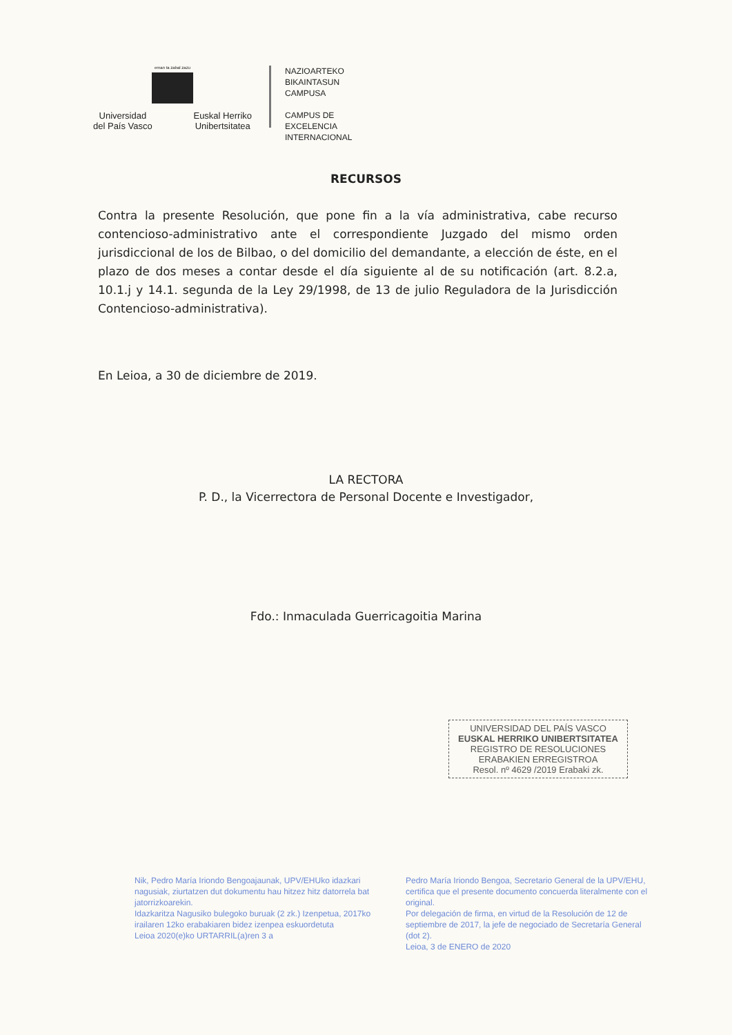eman ta zabal zazu
Universidad
del País Vasco Euskal Herriko
Unibertsitatea
NAZIOARTEKO
BIKAINTASUN
CAMPUSA
CAMPUS DE
EXCELENCIA
INTERNACIONAL
RECURSOS
Contra la presente Resolución, que pone fin a la vía administrativa, cabe recurso contencioso-administrativo ante el correspondiente Juzgado del mismo orden jurisdiccional de los de Bilbao, o del domicilio del demandante, a elección de éste, en el plazo de dos meses a contar desde el día siguiente al de su notificación (art. 8.2.a, 10.1.j y 14.1. segunda de la Ley 29/1998, de 13 de julio Reguladora de la Jurisdicción Contencioso-administrativa).
En Leioa, a 30 de diciembre de 2019.
LA RECTORA
P. D., la Vicerrectora de Personal Docente e Investigador,
Fdo.: Inmaculada Guerricagoitia Marina
UNIVERSIDAD DEL PAÍS VASCO
EUSKAL HERRIKO UNIBERTSITATEA
REGISTRO DE RESOLUCIONES
ERABAKIEN ERREGISTROA
Resol. nº 4629 /2019 Erabaki zk.
Nik, Pedro María Iriondo Bengoajaunak, UPV/EHUko idazkari nagusiak, ziurtatzen dut dokumentu hau hitzez hitz datorrela bat jatorrizkoarekin.
Idazkaritza Nagusiko bulegoko buruak (2 zk.) Izenpetua, 2017ko irailaren 12ko erabakiaren bidez izenpea eskuordetuta
Leioa 2020(e)ko URTARRIL(a)ren 3 a
Pedro María Iriondo Bengoa, Secretario General de la UPV/EHU, certifica que el presente documento concuerda literalmente con el original.
Por delegación de firma, en virtud de la Resolución de 12 de septiembre de 2017, la jefe de negociado de Secretaría General (dot 2).
Leioa, 3 de ENERO de 2020